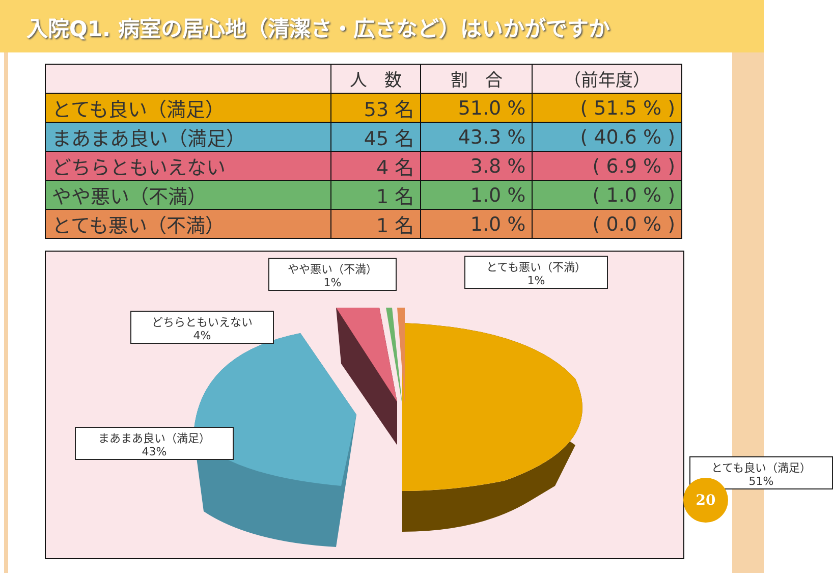入院Q1. 病室の居心地（清潔さ・広さなど）はいかがですか
| | 人 数 | 割 合 | （前年度） |
| --- | --- | --- | --- |
| とても良い（満足） | 53 名 | 51.0 % | ( 51.5 % ) |
| まあまあ良い（満足） | 45 名 | 43.3 % | ( 40.6 % ) |
| どちらともいえない | 4 名 | 3.8 % | ( 6.9 % ) |
| やや悪い（不満） | 1 名 | 1.0 % | ( 1.0 % ) |
| とても悪い（不満） | 1 名 | 1.0 % | ( 0.0 % ) |
やや悪い（不満）
1%
とても悪い（不満）
1%
どちらともいえない
4%
まあまあ良い（満足）
43%
とても良い（満足）
51%
20